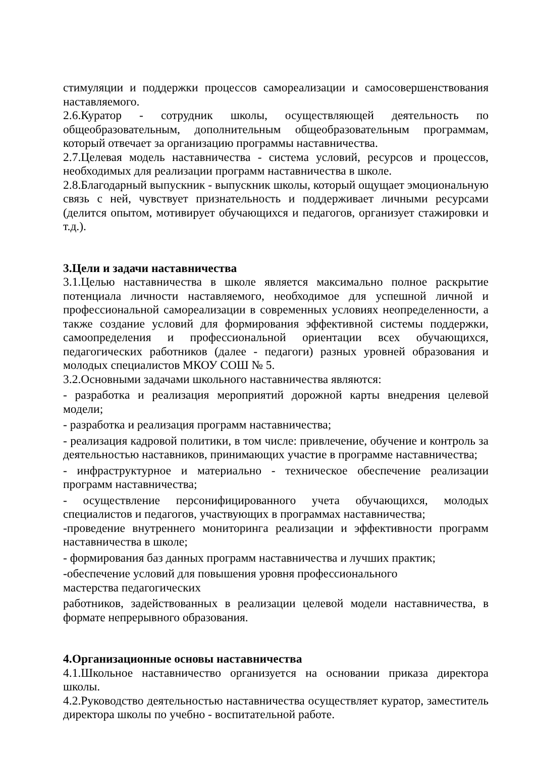стимуляции и поддержки процессов самореализации и самосовершенствования наставляемого.
2.6.Куратор - сотрудник школы, осуществляющей деятельность по общеобразовательным, дополнительным общеобразовательным программам, который отвечает за организацию программы наставничества.
2.7.Целевая модель наставничества - система условий, ресурсов и процессов, необходимых для реализации программ наставничества в школе.
2.8.Благодарный выпускник - выпускник школы, который ощущает эмоциональную связь с ней, чувствует признательность и поддерживает личными ресурсами (делится опытом, мотивирует обучающихся и педагогов, организует стажировки и т.д.).
3.Цели и задачи наставничества
3.1.Целью наставничества в школе является максимально полное раскрытие потенциала личности наставляемого, необходимое для успешной личной и профессиональной самореализации в современных условиях неопределенности, а также создание условий для формирования эффективной системы поддержки, самоопределения и профессиональной ориентации всех обучающихся, педагогических работников (далее - педагоги) разных уровней образования и молодых специалистов МКОУ СОШ № 5.
3.2.Основными задачами школьного наставничества являются:
- разработка и реализация мероприятий дорожной карты внедрения целевой модели;
- разработка и реализация программ наставничества;
- реализация кадровой политики, в том числе: привлечение, обучение и контроль за деятельностью наставников, принимающих участие в программе наставничества;
- инфраструктурное и материально - техническое обеспечение реализации программ наставничества;
- осуществление персонифицированного учета обучающихся, молодых специалистов и педагогов, участвующих в программах наставничества;
-проведение внутреннего мониторинга реализации и эффективности программ наставничества в школе;
- формирования баз данных программ наставничества и лучших практик;
-обеспечение условий для повышения уровня профессионального
мастерства педагогических
работников, задействованных в реализации целевой модели наставничества, в формате непрерывного образования.
4.Организационные основы наставничества
4.1.Школьное наставничество организуется на основании приказа директора школы.
4.2.Руководство деятельностью наставничества осуществляет куратор, заместитель директора школы по учебно - воспитательной работе.